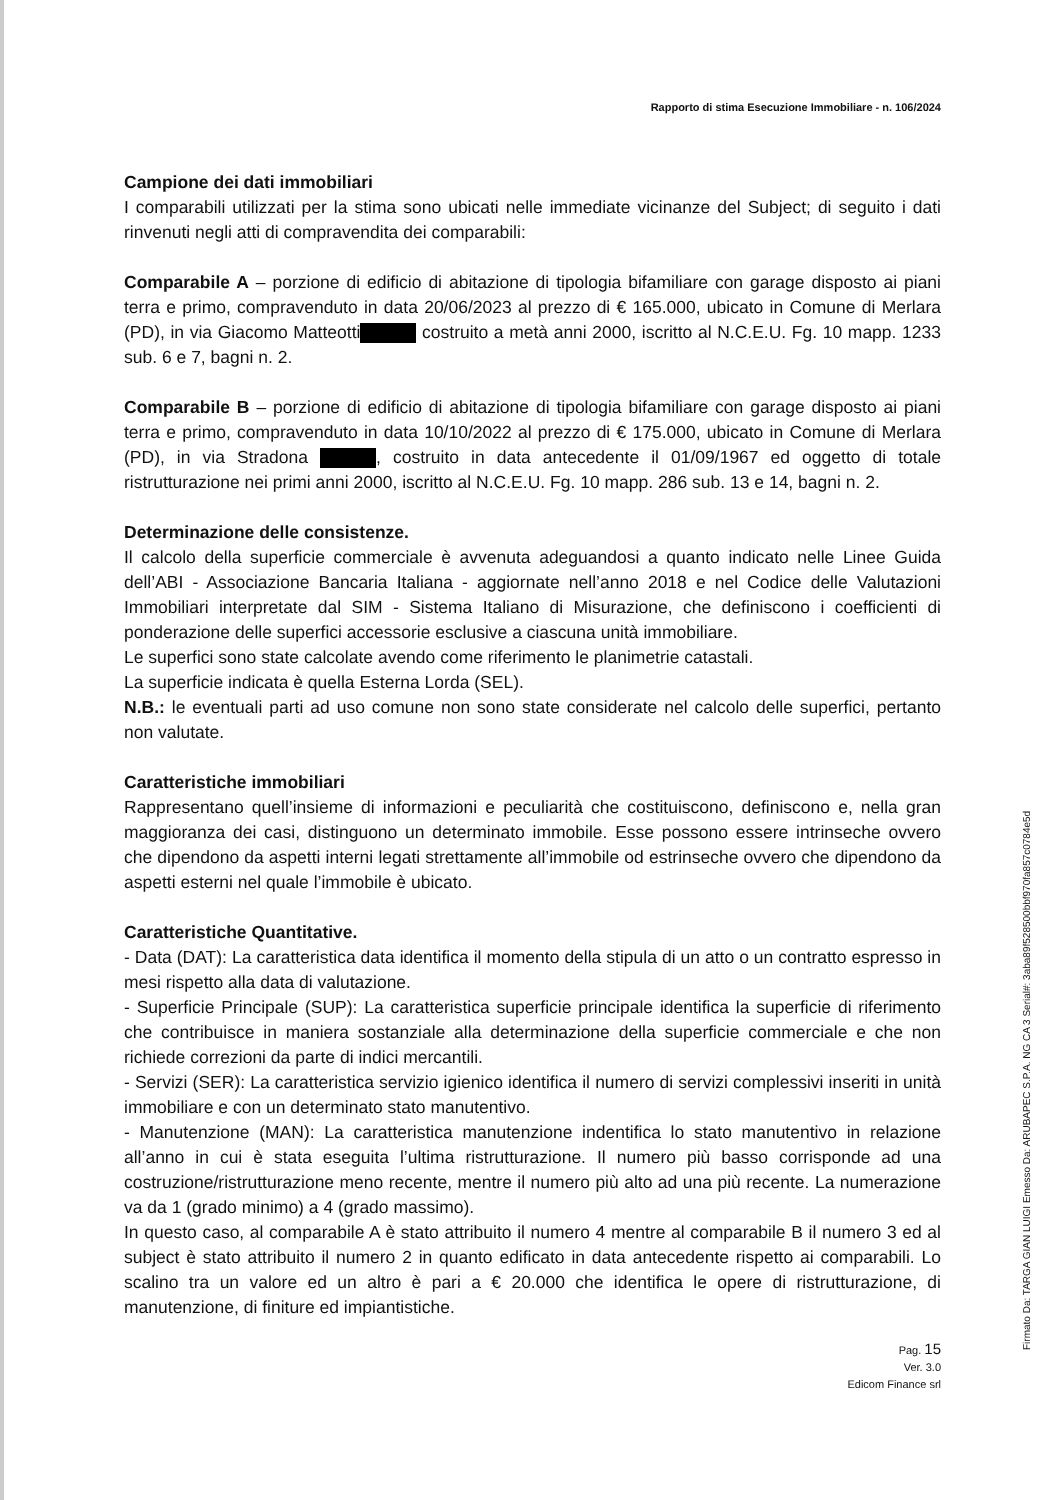Rapporto di stima Esecuzione Immobiliare - n. 106/2024
Campione dei dati immobiliari
I comparabili utilizzati per la stima sono ubicati nelle immediate vicinanze del Subject; di seguito i dati rinvenuti negli atti di compravendita dei comparabili:
Comparabile A – porzione di edificio di abitazione di tipologia bifamiliare con garage disposto ai piani terra e primo, compravenduto in data 20/06/2023 al prezzo di € 165.000, ubicato in Comune di Merlara (PD), in via Giacomo Matteotti costruito a metà anni 2000, iscritto al N.C.E.U. Fg. 10 mapp. 1233 sub. 6 e 7, bagni n. 2.
Comparabile B – porzione di edificio di abitazione di tipologia bifamiliare con garage disposto ai piani terra e primo, compravenduto in data 10/10/2022 al prezzo di € 175.000, ubicato in Comune di Merlara (PD), in via Stradona , costruito in data antecedente il 01/09/1967 ed oggetto di totale ristrutturazione nei primi anni 2000, iscritto al N.C.E.U. Fg. 10 mapp. 286 sub. 13 e 14, bagni n. 2.
Determinazione delle consistenze.
Il calcolo della superficie commerciale è avvenuta adeguandosi a quanto indicato nelle Linee Guida dell’ABI - Associazione Bancaria Italiana - aggiornate nell’anno 2018 e nel Codice delle Valutazioni Immobiliari interpretate dal SIM - Sistema Italiano di Misurazione, che definiscono i coefficienti di ponderazione delle superfici accessorie esclusive a ciascuna unità immobiliare.
Le superfici sono state calcolate avendo come riferimento le planimetrie catastali.
La superficie indicata è quella Esterna Lorda (SEL).
N.B.: le eventuali parti ad uso comune non sono state considerate nel calcolo delle superfici, pertanto non valutate.
Caratteristiche immobiliari
Rappresentano quell’insieme di informazioni e peculiarità che costituiscono, definiscono e, nella gran maggioranza dei casi, distinguono un determinato immobile. Esse possono essere intrinseche ovvero che dipendono da aspetti interni legati strettamente all’immobile od estrinseche ovvero che dipendono da aspetti esterni nel quale l’immobile è ubicato.
Caratteristiche Quantitative.
- Data (DAT): La caratteristica data identifica il momento della stipula di un atto o un contratto espresso in mesi rispetto alla data di valutazione.
- Superficie Principale (SUP): La caratteristica superficie principale identifica la superficie di riferimento che contribuisce in maniera sostanziale alla determinazione della superficie commerciale e che non richiede correzioni da parte di indici mercantili.
- Servizi (SER): La caratteristica servizio igienico identifica il numero di servizi complessivi inseriti in unità immobiliare e con un determinato stato manutentivo.
- Manutenzione (MAN): La caratteristica manutenzione indentifica lo stato manutentivo in relazione all’anno in cui è stata eseguita l’ultima ristrutturazione. Il numero più basso corrisponde ad una costruzione/ristrutturazione meno recente, mentre il numero più alto ad una più recente. La numerazione va da 1 (grado minimo) a 4 (grado massimo).
In questo caso, al comparabile A è stato attribuito il numero 4 mentre al comparabile B il numero 3 ed al subject è stato attribuito il numero 2 in quanto edificato in data antecedente rispetto ai comparabili. Lo scalino tra un valore ed un altro è pari a € 20.000 che identifica le opere di ristrutturazione, di manutenzione, di finiture ed impiantistiche.
Pag. 15
Ver. 3.0
Edicom Finance srl
Firmato Da: TARGA GIAN LUIGI Emesso Da: ARUBAPEC S.P.A. NG CA 3 Serial#: 3aba89f528500bbf970fa857c0784e5d